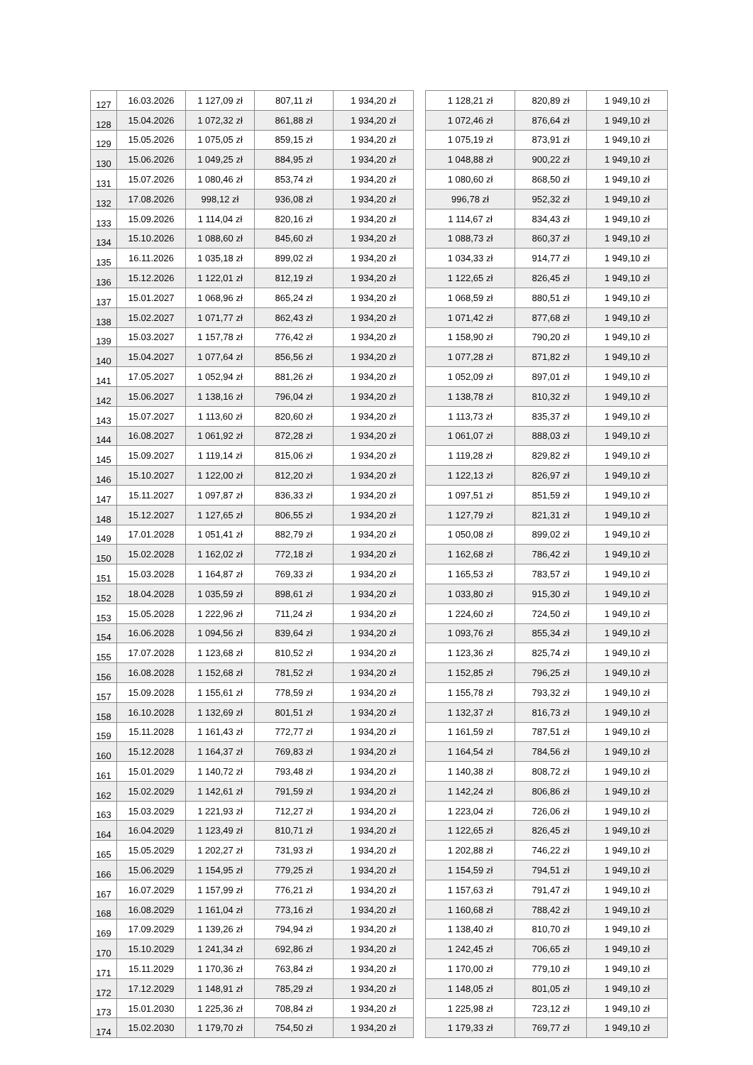| 127 | 16.03.2026 | 1 127,09 zł | 807,11 zł | 1 934,20 zł | | 1 128,21 zł | 820,89 zł | 1 949,10 zł |
| 128 | 15.04.2026 | 1 072,32 zł | 861,88 zł | 1 934,20 zł | | 1 072,46 zł | 876,64 zł | 1 949,10 zł |
| 129 | 15.05.2026 | 1 075,05 zł | 859,15 zł | 1 934,20 zł | | 1 075,19 zł | 873,91 zł | 1 949,10 zł |
| 130 | 15.06.2026 | 1 049,25 zł | 884,95 zł | 1 934,20 zł | | 1 048,88 zł | 900,22 zł | 1 949,10 zł |
| 131 | 15.07.2026 | 1 080,46 zł | 853,74 zł | 1 934,20 zł | | 1 080,60 zł | 868,50 zł | 1 949,10 zł |
| 132 | 17.08.2026 | 998,12 zł | 936,08 zł | 1 934,20 zł | | 996,78 zł | 952,32 zł | 1 949,10 zł |
| 133 | 15.09.2026 | 1 114,04 zł | 820,16 zł | 1 934,20 zł | | 1 114,67 zł | 834,43 zł | 1 949,10 zł |
| 134 | 15.10.2026 | 1 088,60 zł | 845,60 zł | 1 934,20 zł | | 1 088,73 zł | 860,37 zł | 1 949,10 zł |
| 135 | 16.11.2026 | 1 035,18 zł | 899,02 zł | 1 934,20 zł | | 1 034,33 zł | 914,77 zł | 1 949,10 zł |
| 136 | 15.12.2026 | 1 122,01 zł | 812,19 zł | 1 934,20 zł | | 1 122,65 zł | 826,45 zł | 1 949,10 zł |
| 137 | 15.01.2027 | 1 068,96 zł | 865,24 zł | 1 934,20 zł | | 1 068,59 zł | 880,51 zł | 1 949,10 zł |
| 138 | 15.02.2027 | 1 071,77 zł | 862,43 zł | 1 934,20 zł | | 1 071,42 zł | 877,68 zł | 1 949,10 zł |
| 139 | 15.03.2027 | 1 157,78 zł | 776,42 zł | 1 934,20 zł | | 1 158,90 zł | 790,20 zł | 1 949,10 zł |
| 140 | 15.04.2027 | 1 077,64 zł | 856,56 zł | 1 934,20 zł | | 1 077,28 zł | 871,82 zł | 1 949,10 zł |
| 141 | 17.05.2027 | 1 052,94 zł | 881,26 zł | 1 934,20 zł | | 1 052,09 zł | 897,01 zł | 1 949,10 zł |
| 142 | 15.06.2027 | 1 138,16 zł | 796,04 zł | 1 934,20 zł | | 1 138,78 zł | 810,32 zł | 1 949,10 zł |
| 143 | 15.07.2027 | 1 113,60 zł | 820,60 zł | 1 934,20 zł | | 1 113,73 zł | 835,37 zł | 1 949,10 zł |
| 144 | 16.08.2027 | 1 061,92 zł | 872,28 zł | 1 934,20 zł | | 1 061,07 zł | 888,03 zł | 1 949,10 zł |
| 145 | 15.09.2027 | 1 119,14 zł | 815,06 zł | 1 934,20 zł | | 1 119,28 zł | 829,82 zł | 1 949,10 zł |
| 146 | 15.10.2027 | 1 122,00 zł | 812,20 zł | 1 934,20 zł | | 1 122,13 zł | 826,97 zł | 1 949,10 zł |
| 147 | 15.11.2027 | 1 097,87 zł | 836,33 zł | 1 934,20 zł | | 1 097,51 zł | 851,59 zł | 1 949,10 zł |
| 148 | 15.12.2027 | 1 127,65 zł | 806,55 zł | 1 934,20 zł | | 1 127,79 zł | 821,31 zł | 1 949,10 zł |
| 149 | 17.01.2028 | 1 051,41 zł | 882,79 zł | 1 934,20 zł | | 1 050,08 zł | 899,02 zł | 1 949,10 zł |
| 150 | 15.02.2028 | 1 162,02 zł | 772,18 zł | 1 934,20 zł | | 1 162,68 zł | 786,42 zł | 1 949,10 zł |
| 151 | 15.03.2028 | 1 164,87 zł | 769,33 zł | 1 934,20 zł | | 1 165,53 zł | 783,57 zł | 1 949,10 zł |
| 152 | 18.04.2028 | 1 035,59 zł | 898,61 zł | 1 934,20 zł | | 1 033,80 zł | 915,30 zł | 1 949,10 zł |
| 153 | 15.05.2028 | 1 222,96 zł | 711,24 zł | 1 934,20 zł | | 1 224,60 zł | 724,50 zł | 1 949,10 zł |
| 154 | 16.06.2028 | 1 094,56 zł | 839,64 zł | 1 934,20 zł | | 1 093,76 zł | 855,34 zł | 1 949,10 zł |
| 155 | 17.07.2028 | 1 123,68 zł | 810,52 zł | 1 934,20 zł | | 1 123,36 zł | 825,74 zł | 1 949,10 zł |
| 156 | 16.08.2028 | 1 152,68 zł | 781,52 zł | 1 934,20 zł | | 1 152,85 zł | 796,25 zł | 1 949,10 zł |
| 157 | 15.09.2028 | 1 155,61 zł | 778,59 zł | 1 934,20 zł | | 1 155,78 zł | 793,32 zł | 1 949,10 zł |
| 158 | 16.10.2028 | 1 132,69 zł | 801,51 zł | 1 934,20 zł | | 1 132,37 zł | 816,73 zł | 1 949,10 zł |
| 159 | 15.11.2028 | 1 161,43 zł | 772,77 zł | 1 934,20 zł | | 1 161,59 zł | 787,51 zł | 1 949,10 zł |
| 160 | 15.12.2028 | 1 164,37 zł | 769,83 zł | 1 934,20 zł | | 1 164,54 zł | 784,56 zł | 1 949,10 zł |
| 161 | 15.01.2029 | 1 140,72 zł | 793,48 zł | 1 934,20 zł | | 1 140,38 zł | 808,72 zł | 1 949,10 zł |
| 162 | 15.02.2029 | 1 142,61 zł | 791,59 zł | 1 934,20 zł | | 1 142,24 zł | 806,86 zł | 1 949,10 zł |
| 163 | 15.03.2029 | 1 221,93 zł | 712,27 zł | 1 934,20 zł | | 1 223,04 zł | 726,06 zł | 1 949,10 zł |
| 164 | 16.04.2029 | 1 123,49 zł | 810,71 zł | 1 934,20 zł | | 1 122,65 zł | 826,45 zł | 1 949,10 zł |
| 165 | 15.05.2029 | 1 202,27 zł | 731,93 zł | 1 934,20 zł | | 1 202,88 zł | 746,22 zł | 1 949,10 zł |
| 166 | 15.06.2029 | 1 154,95 zł | 779,25 zł | 1 934,20 zł | | 1 154,59 zł | 794,51 zł | 1 949,10 zł |
| 167 | 16.07.2029 | 1 157,99 zł | 776,21 zł | 1 934,20 zł | | 1 157,63 zł | 791,47 zł | 1 949,10 zł |
| 168 | 16.08.2029 | 1 161,04 zł | 773,16 zł | 1 934,20 zł | | 1 160,68 zł | 788,42 zł | 1 949,10 zł |
| 169 | 17.09.2029 | 1 139,26 zł | 794,94 zł | 1 934,20 zł | | 1 138,40 zł | 810,70 zł | 1 949,10 zł |
| 170 | 15.10.2029 | 1 241,34 zł | 692,86 zł | 1 934,20 zł | | 1 242,45 zł | 706,65 zł | 1 949,10 zł |
| 171 | 15.11.2029 | 1 170,36 zł | 763,84 zł | 1 934,20 zł | | 1 170,00 zł | 779,10 zł | 1 949,10 zł |
| 172 | 17.12.2029 | 1 148,91 zł | 785,29 zł | 1 934,20 zł | | 1 148,05 zł | 801,05 zł | 1 949,10 zł |
| 173 | 15.01.2030 | 1 225,36 zł | 708,84 zł | 1 934,20 zł | | 1 225,98 zł | 723,12 zł | 1 949,10 zł |
| 174 | 15.02.2030 | 1 179,70 zł | 754,50 zł | 1 934,20 zł | | 1 179,33 zł | 769,77 zł | 1 949,10 zł |